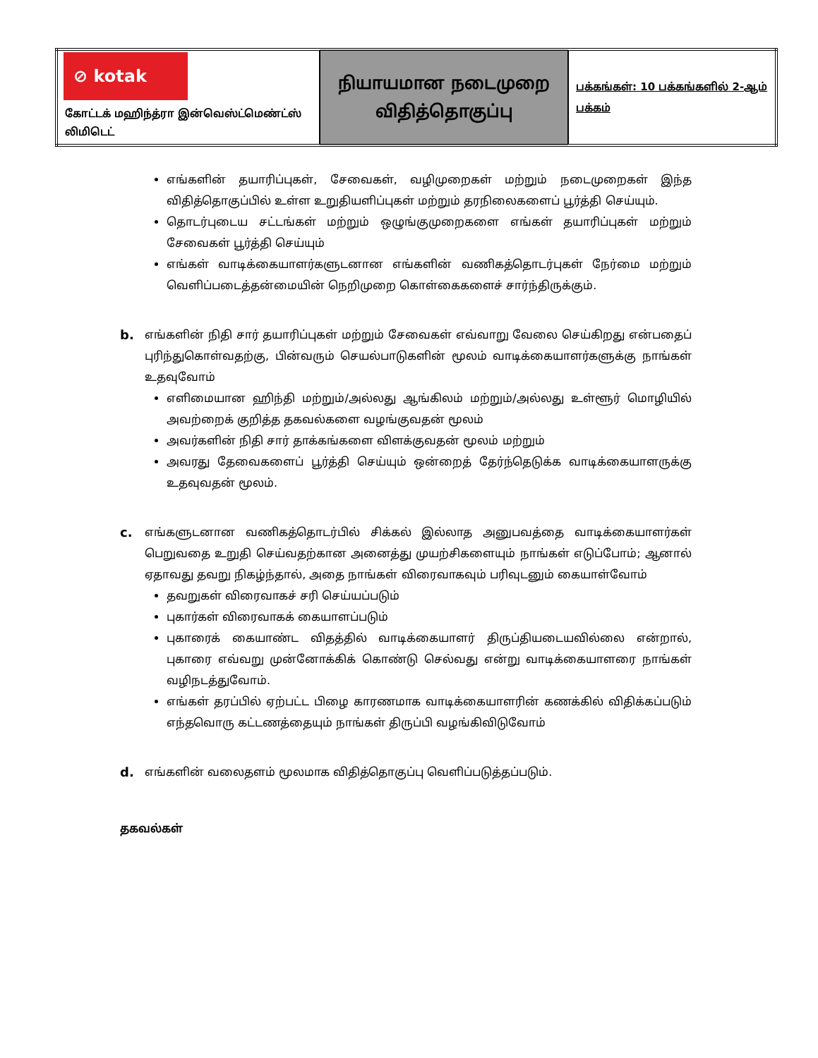| ⊘ kotak கோட்டக் மஹிந்த்ரா இன்வெஸ்ட்மெண்ட்ஸ் லிமிடெட் | நியாயமான நடைமுறை விதித்தொகுப்பு | பக்கங்கள்: 10 பக்கங்களில் 2-ஆம் பக்கம் |
எங்களின் தயாரிப்புகள், சேவைகள், வழிமுறைகள் மற்றும் நடைமுறைகள் இந்த விதித்தொகுப்பில் உள்ள உறுதியளிப்புகள் மற்றும் தரநிலைகளைப் பூர்த்தி செய்யும்.
தொடர்புடைய சட்டங்கள் மற்றும் ஒழுங்குமுறைகளை எங்கள் தயாரிப்புகள் மற்றும் சேவைகள் பூர்த்தி செய்யும்
எங்கள் வாடிக்கையாளர்களுடனான எங்களின் வணிகத்தொடர்புகள் நேர்மை மற்றும் வெளிப்படைத்தன்மையின் நெறிமுறை கொள்கைகளைச் சார்ந்திருக்கும்.
b. எங்களின் நிதி சார் தயாரிப்புகள் மற்றும் சேவைகள் எவ்வாறு வேலை செய்கிறது என்பதைப் புரிந்துகொள்வதற்கு, பின்வரும் செயல்பாடுகளின் மூலம் வாடிக்கையாளர்களுக்கு நாங்கள் உதவுவோம்
எளிமையான ஹிந்தி மற்றும்/அல்லது ஆங்கிலம் மற்றும்/அல்லது உள்ளூர் மொழியில் அவற்றைக் குறித்த தகவல்களை வழங்குவதன் மூலம்
அவர்களின் நிதி சார் தாக்கங்களை விளக்குவதன் மூலம் மற்றும்
அவரது தேவைகளைப் பூர்த்தி செய்யும் ஒன்றைத் தேர்ந்தெடுக்க வாடிக்கையாளருக்கு உதவுவதன் மூலம்.
c. எங்களுடனான வணிகத்தொடர்பில் சிக்கல் இல்லாத அனுபவத்தை வாடிக்கையாளர்கள் பெறுவதை உறுதி செய்வதற்கான அனைத்து முயற்சிகளையும் நாங்கள் எடுப்போம்; ஆனால் ஏதாவது தவறு நிகழ்ந்தால், அதை நாங்கள் விரைவாகவும் பரிவுடனும் கையாள்வோம்
தவறுகள் விரைவாகச் சரி செய்யப்படும்
புகார்கள் விரைவாகக் கையாளப்படும்
புகாரைக் கையாண்ட விதத்தில் வாடிக்கையாளர் திருப்தியடையவில்லை என்றால், புகாரை எவ்வறு முன்னோக்கிக் கொண்டு செல்வது என்று வாடிக்கையாளரை நாங்கள் வழிநடத்துவோம்.
எங்கள் தரப்பில் ஏற்பட்ட பிழை காரணமாக வாடிக்கையாளரின் கணக்கில் விதிக்கப்படும் எந்தவொரு கட்டணத்தையும் நாங்கள் திருப்பி வழங்கிவிடுவோம்
d. எங்களின் வலைதளம் மூலமாக விதித்தொகுப்பு வெளிப்படுத்தப்படும்.
தகவல்கள்